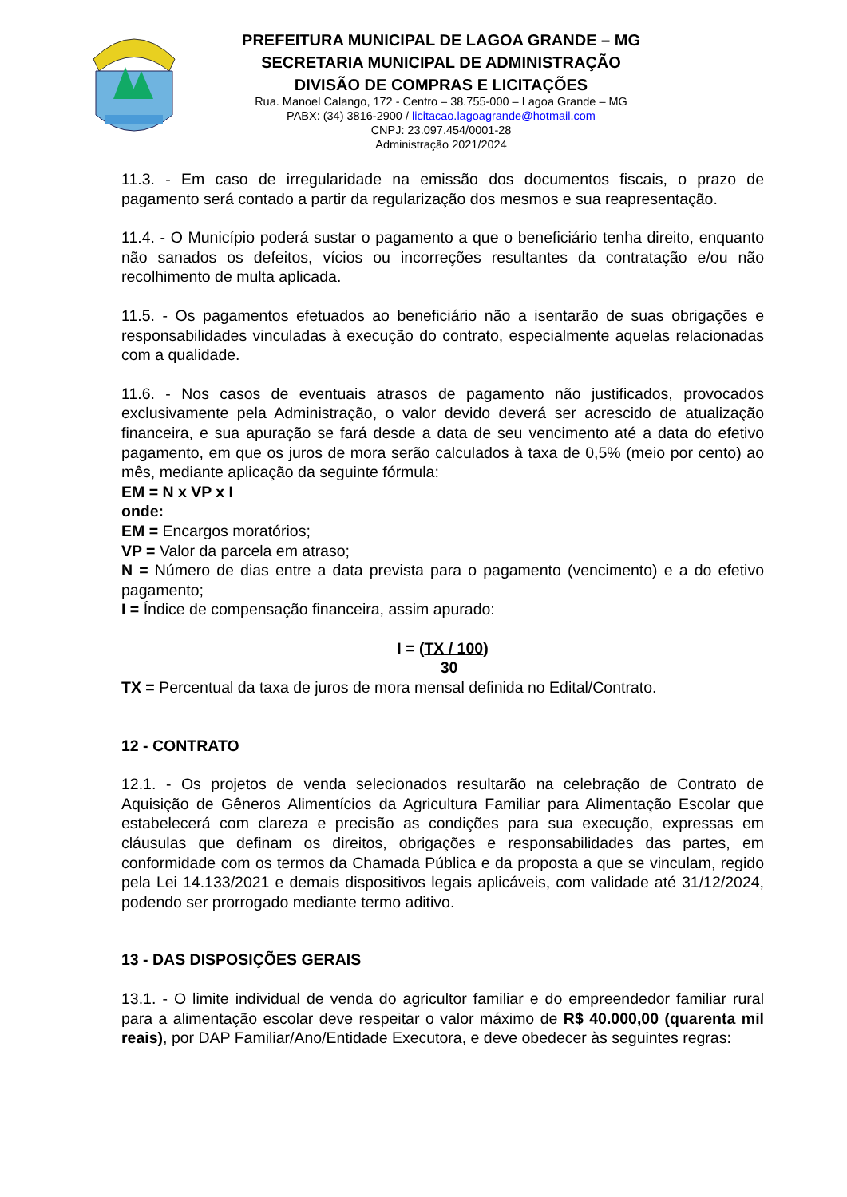PREFEITURA MUNICIPAL DE LAGOA GRANDE – MG
SECRETARIA MUNICIPAL DE ADMINISTRAÇÃO
DIVISÃO DE COMPRAS E LICITAÇÕES
Rua. Manoel Calango, 172 - Centro – 38.755-000 – Lagoa Grande – MG
PABX: (34) 3816-2900 / licitacao.lagoagrande@hotmail.com
CNPJ: 23.097.454/0001-28
Administração 2021/2024
11.3. - Em caso de irregularidade na emissão dos documentos fiscais, o prazo de pagamento será contado a partir da regularização dos mesmos e sua reapresentação.
11.4. - O Município poderá sustar o pagamento a que o beneficiário tenha direito, enquanto não sanados os defeitos, vícios ou incorreções resultantes da contratação e/ou não recolhimento de multa aplicada.
11.5. - Os pagamentos efetuados ao beneficiário não a isentarão de suas obrigações e responsabilidades vinculadas à execução do contrato, especialmente aquelas relacionadas com a qualidade.
11.6. - Nos casos de eventuais atrasos de pagamento não justificados, provocados exclusivamente pela Administração, o valor devido deverá ser acrescido de atualização financeira, e sua apuração se fará desde a data de seu vencimento até a data do efetivo pagamento, em que os juros de mora serão calculados à taxa de 0,5% (meio por cento) ao mês, mediante aplicação da seguinte fórmula:
EM = N x VP x I
onde:
EM = Encargos moratórios;
VP = Valor da parcela em atraso;
N = Número de dias entre a data prevista para o pagamento (vencimento) e a do efetivo pagamento;
I = Índice de compensação financeira, assim apurado:
I = (TX / 100)
30
TX = Percentual da taxa de juros de mora mensal definida no Edital/Contrato.
12 - CONTRATO
12.1. - Os projetos de venda selecionados resultarão na celebração de Contrato de Aquisição de Gêneros Alimentícios da Agricultura Familiar para Alimentação Escolar que estabelecerá com clareza e precisão as condições para sua execução, expressas em cláusulas que definam os direitos, obrigações e responsabilidades das partes, em conformidade com os termos da Chamada Pública e da proposta a que se vinculam, regido pela Lei 14.133/2021 e demais dispositivos legais aplicáveis, com validade até 31/12/2024, podendo ser prorrogado mediante termo aditivo.
13 - DAS DISPOSIÇÕES GERAIS
13.1. - O limite individual de venda do agricultor familiar e do empreendedor familiar rural para a alimentação escolar deve respeitar o valor máximo de R$ 40.000,00 (quarenta mil reais), por DAP Familiar/Ano/Entidade Executora, e deve obedecer às seguintes regras: